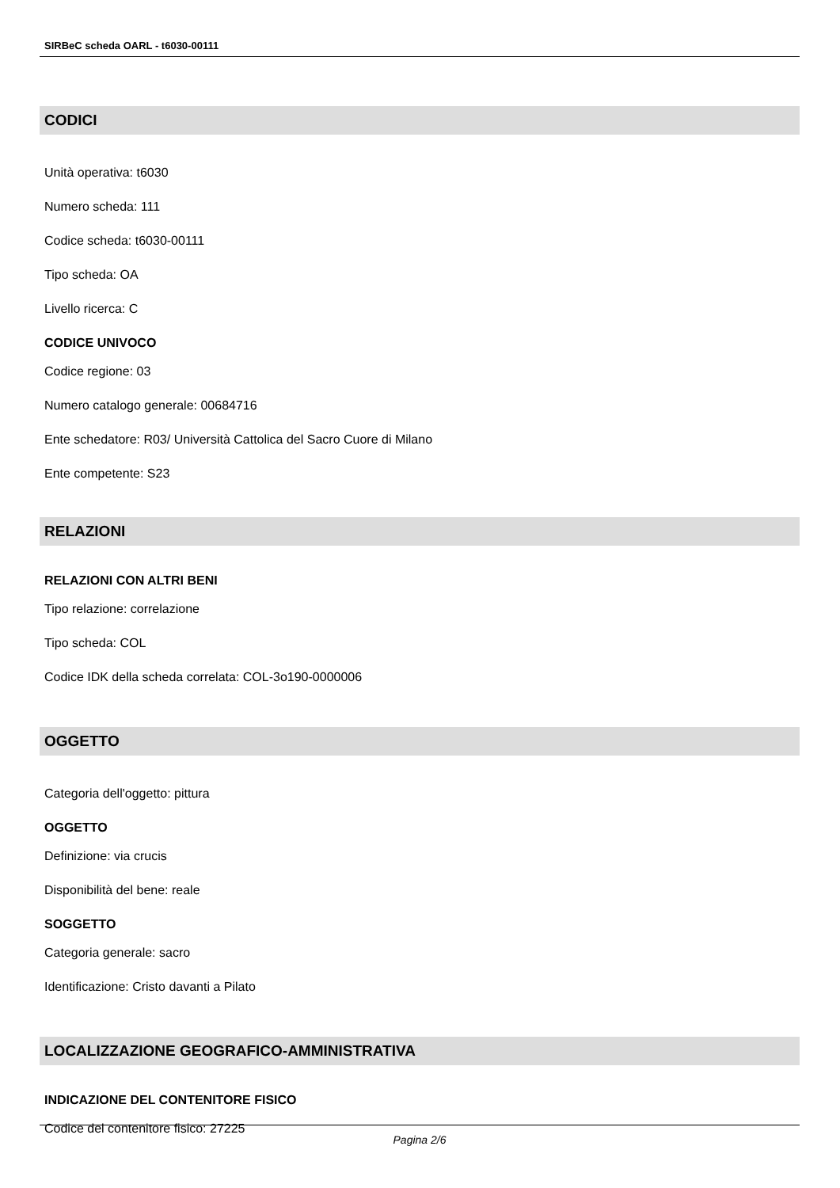SIRBeC scheda OARL - t6030-00111
CODICI
Unità operativa: t6030
Numero scheda: 111
Codice scheda: t6030-00111
Tipo scheda: OA
Livello ricerca: C
CODICE UNIVOCO
Codice regione: 03
Numero catalogo generale: 00684716
Ente schedatore: R03/ Università Cattolica del Sacro Cuore di Milano
Ente competente: S23
RELAZIONI
RELAZIONI CON ALTRI BENI
Tipo relazione: correlazione
Tipo scheda: COL
Codice IDK della scheda correlata: COL-3o190-0000006
OGGETTO
Categoria dell'oggetto: pittura
OGGETTO
Definizione: via crucis
Disponibilità del bene: reale
SOGGETTO
Categoria generale: sacro
Identificazione: Cristo davanti a Pilato
LOCALIZZAZIONE GEOGRAFICO-AMMINISTRATIVA
INDICAZIONE DEL CONTENITORE FISICO
Codice del contenitore fisico: 27225
Pagina 2/6